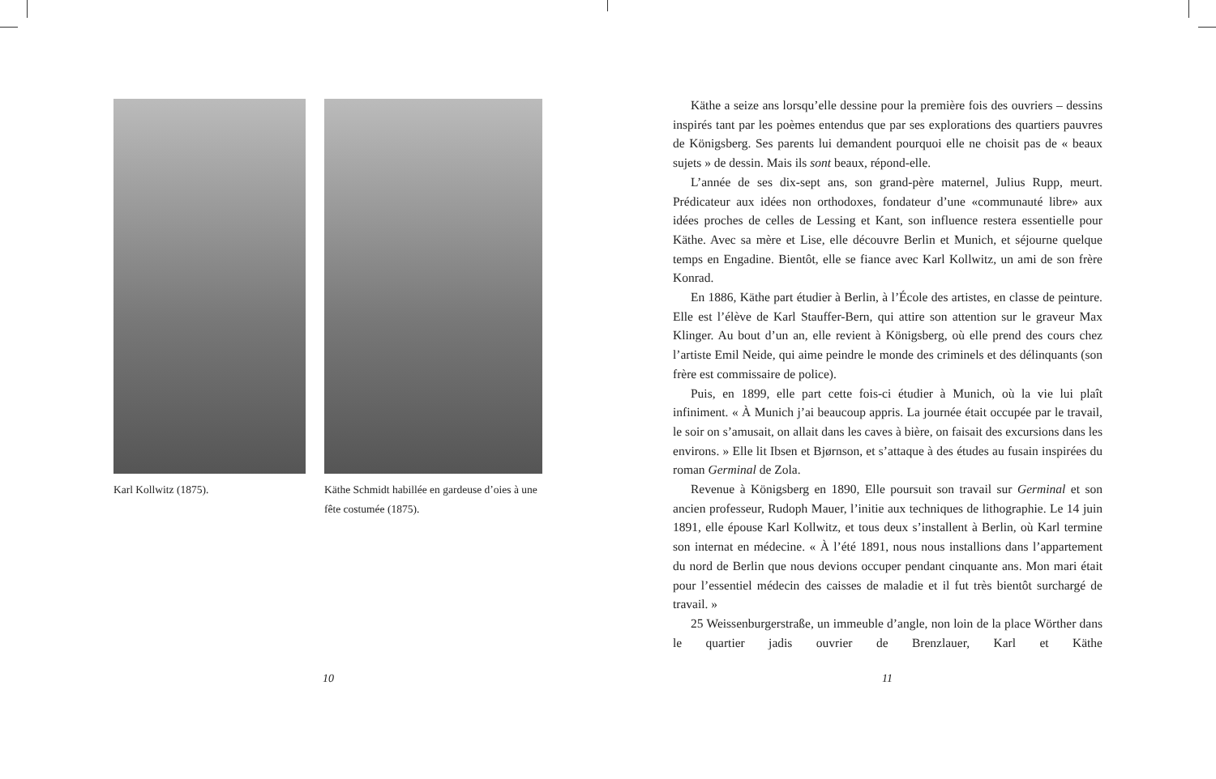Karl Kollwitz (1875). Käthe Schmidt habillée en gardeuse d’oies à une fête costumée (1875).
10
Käthe a seize ans lorsqu’elle dessine pour la première fois des ouvriers – dessins inspirés tant par les poèmes entendus que par ses explorations des quartiers pauvres de Königsberg. Ses parents lui demandent pourquoi elle ne choisit pas de « beaux sujets » de dessin. Mais ils sont beaux, répond-elle.
L’année de ses dix-sept ans, son grand-père maternel, Julius Rupp, meurt. Prédicateur aux idées non orthodoxes, fondateur d’une «communauté libre» aux idées proches de celles de Lessing et Kant, son influence restera essentielle pour Käthe. Avec sa mère et Lise, elle découvre Berlin et Munich, et séjourne quelque temps en Engadine. Bientôt, elle se fiance avec Karl Kollwitz, un ami de son frère Konrad.
En 1886, Käthe part étudier à Berlin, à l’École des artistes, en classe de peinture. Elle est l’élève de Karl Stauffer-Bern, qui attire son attention sur le graveur Max Klinger. Au bout d’un an, elle revient à Königsberg, où elle prend des cours chez l’artiste Emil Neide, qui aime peindre le monde des criminels et des délinquants (son frère est commissaire de police).
Puis, en 1899, elle part cette fois-ci étudier à Munich, où la vie lui plaît infiniment. « À Munich j’ai beaucoup appris. La journée était occupée par le travail, le soir on s’amusait, on allait dans les caves à bière, on faisait des excursions dans les environs. » Elle lit Ibsen et Bjørnson, et s’attaque à des études au fusain inspirées du roman Germinal de Zola.
Revenue à Königsberg en 1890, Elle poursuit son travail sur Germinal et son ancien professeur, Rudoph Mauer, l’initie aux techniques de lithographie. Le 14 juin 1891, elle épouse Karl Kollwitz, et tous deux s’installent à Berlin, où Karl termine son internat en médecine. « À l’été 1891, nous nous installions dans l’appartement du nord de Berlin que nous devions occuper pendant cinquante ans. Mon mari était pour l’essentiel médecin des caisses de maladie et il fut très bientôt surchargé de travail. »
25 Weissenburgerstraße, un immeuble d’angle, non loin de la place Wörther dans le quartier jadis ouvrier de Brenzlauer, Karl et Käthe
11